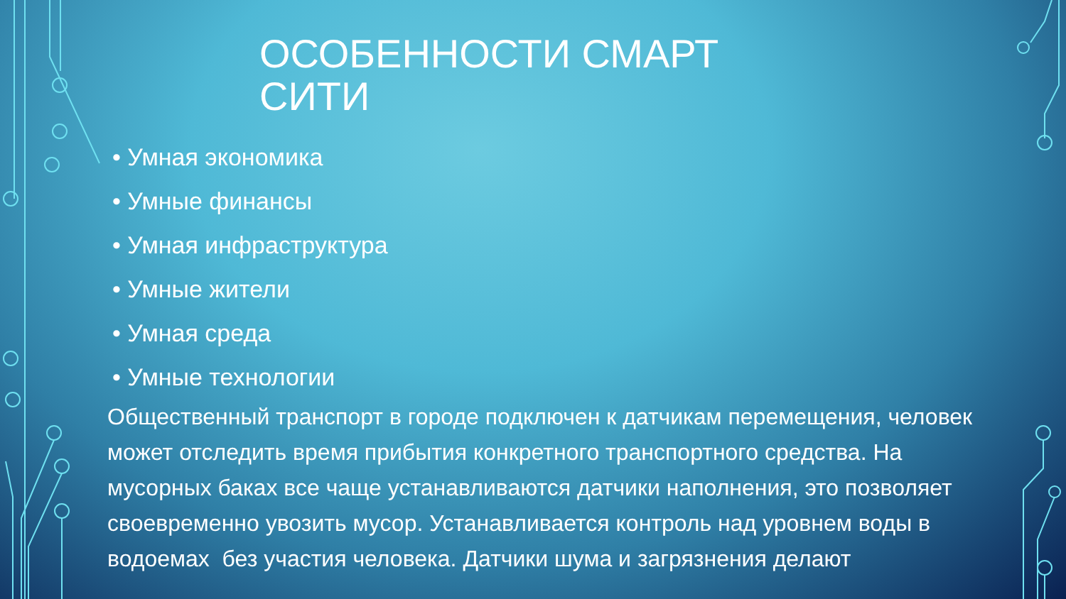ОСОБЕННОСТИ СМАРТ СИТИ
• Умная экономика
• Умные финансы
• Умная инфраструктура
• Умные жители
• Умная среда
• Умные технологии
Общественный транспорт в городе подключен к датчикам перемещения, человек может отследить время прибытия конкретного транспортного средства. На мусорных баках все чаще устанавливаются датчики наполнения, это позволяет своевременно увозить мусор. Устанавливается контроль над уровнем воды в водоемах без участия человека. Датчики шума и загрязнения делают